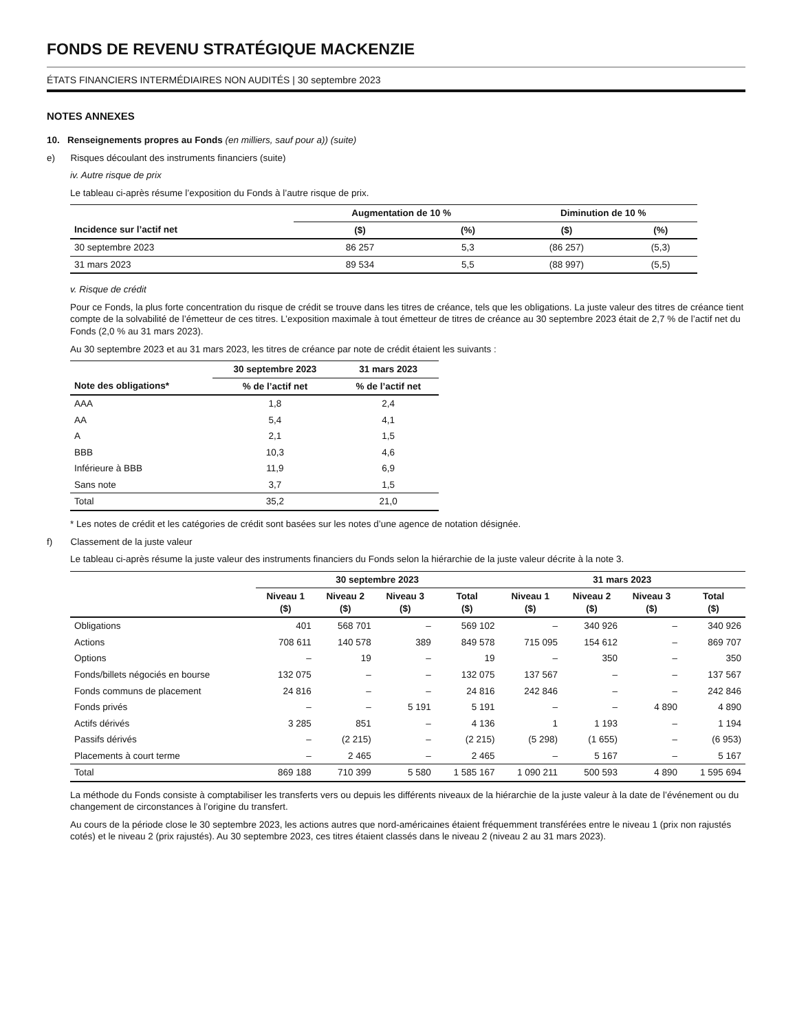FONDS DE REVENU STRATÉGIQUE MACKENZIE
ÉTATS FINANCIERS INTERMÉDIAIRES NON AUDITÉS | 30 septembre 2023
NOTES ANNEXES
10. Renseignements propres au Fonds (en milliers, sauf pour a)) (suite)
e) Risques découlant des instruments financiers (suite)
iv. Autre risque de prix
Le tableau ci-après résume l’exposition du Fonds à l’autre risque de prix.
| | Augmentation de 10 % | | Diminution de 10 % | |
| --- | --- | --- | --- | --- |
| Incidence sur l’actif net | ($) | (%) | ($) | (%) |
| 30 septembre 2023 | 86 257 | 5,3 | (86 257) | (5,3) |
| 31 mars 2023 | 89 534 | 5,5 | (88 997) | (5,5) |
v. Risque de crédit
Pour ce Fonds, la plus forte concentration du risque de crédit se trouve dans les titres de créance, tels que les obligations. La juste valeur des titres de créance tient compte de la solvabilité de l’émetteur de ces titres. L’exposition maximale à tout émetteur de titres de créance au 30 septembre 2023 était de 2,7 % de l’actif net du Fonds (2,0 % au 31 mars 2023).
Au 30 septembre 2023 et au 31 mars 2023, les titres de créance par note de crédit étaient les suivants :
| | 30 septembre 2023 | 31 mars 2023 |
| --- | --- | --- |
| Note des obligations* | % de l’actif net | % de l’actif net |
| AAA | 1,8 | 2,4 |
| AA | 5,4 | 4,1 |
| A | 2,1 | 1,5 |
| BBB | 10,3 | 4,6 |
| Inférieure à BBB | 11,9 | 6,9 |
| Sans note | 3,7 | 1,5 |
| Total | 35,2 | 21,0 |
* Les notes de crédit et les catégories de crédit sont basées sur les notes d’une agence de notation désignée.
f) Classement de la juste valeur
Le tableau ci-après résume la juste valeur des instruments financiers du Fonds selon la hiérarchie de la juste valeur décrite à la note 3.
| | 30 septembre 2023 | | | | 31 mars 2023 | | | |
| --- | --- | --- | --- | --- | --- | --- | --- | --- |
| | Niveau 1 ($) | Niveau 2 ($) | Niveau 3 ($) | Total ($) | Niveau 1 ($) | Niveau 2 ($) | Niveau 3 ($) | Total ($) |
| Obligations | 401 | 568 701 | – | 569 102 | – | 340 926 | – | 340 926 |
| Actions | 708 611 | 140 578 | 389 | 849 578 | 715 095 | 154 612 | – | 869 707 |
| Options | – | 19 | – | 19 | – | 350 | – | 350 |
| Fonds/billets négociés en bourse | 132 075 | – | – | 132 075 | 137 567 | – | – | 137 567 |
| Fonds communs de placement | 24 816 | – | – | 24 816 | 242 846 | – | – | 242 846 |
| Fonds privés | – | – | 5 191 | 5 191 | – | – | 4 890 | 4 890 |
| Actifs dérivés | 3 285 | 851 | – | 4 136 | 1 | 1 193 | – | 1 194 |
| Passifs dérivés | – | (2 215) | – | (2 215) | (5 298) | (1 655) | – | (6 953) |
| Placements à court terme | – | 2 465 | – | 2 465 | – | 5 167 | – | 5 167 |
| Total | 869 188 | 710 399 | 5 580 | 1 585 167 | 1 090 211 | 500 593 | 4 890 | 1 595 694 |
La méthode du Fonds consiste à comptabiliser les transferts vers ou depuis les différents niveaux de la hiérarchie de la juste valeur à la date de l’événement ou du changement de circonstances à l’origine du transfert.
Au cours de la période close le 30 septembre 2023, les actions autres que nord-américaines étaient fréquemment transférées entre le niveau 1 (prix non rajustés cotés) et le niveau 2 (prix rajustés). Au 30 septembre 2023, ces titres étaient classés dans le niveau 2 (niveau 2 au 31 mars 2023).